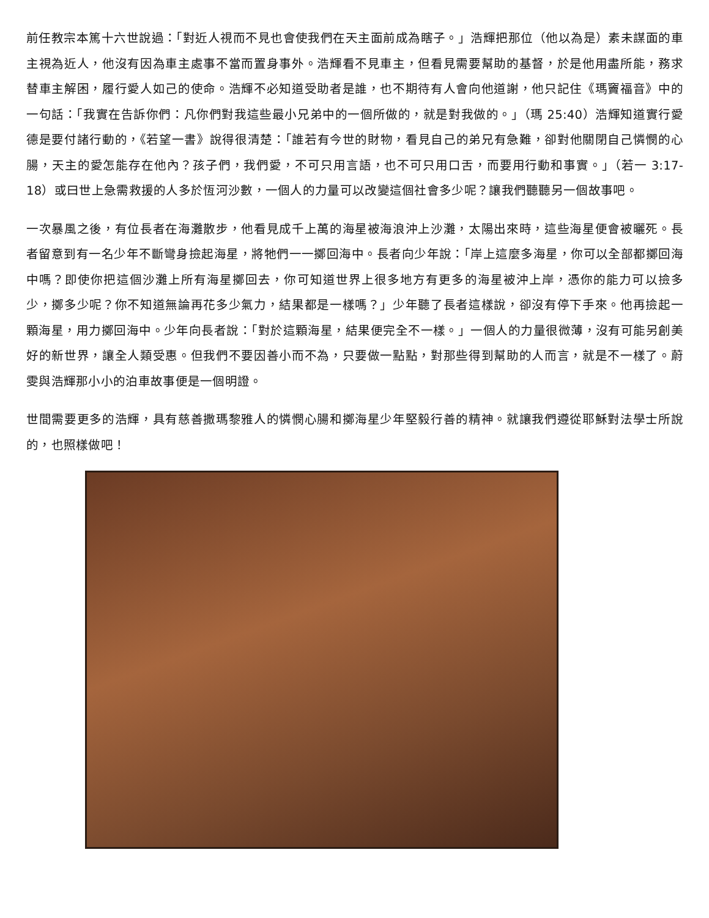前任教宗本篤十六世說過：「對近人視而不見也會使我們在天主面前成為瞎子。」浩輝把那位（他以為是）素未謀面的車主視為近人，他沒有因為車主處事不當而置身事外。浩輝看不見車主，但看見需要幫助的基督，於是他用盡所能，務求替車主解困，履行愛人如己的使命。浩輝不必知道受助者是誰，也不期待有人會向他道謝，他只記住《瑪竇福音》中的一句話：「我實在告訴你們：凡你們對我這些最小兄弟中的一個所做的，就是對我做的。」（瑪 25:40）浩輝知道實行愛德是要付諸行動的，《若望一書》說得很清楚：「誰若有今世的財物，看見自己的弟兄有急難，卻對他關閉自己憐憫的心腸，天主的愛怎能存在他內？孩子們，我們愛，不可只用言語，也不可只用口舌，而要用行動和事實。」（若一 3:17-18）或曰世上急需救援的人多於恆河沙數，一個人的力量可以改變這個社會多少呢？讓我們聽聽另一個故事吧。
一次暴風之後，有位長者在海灘散步，他看見成千上萬的海星被海浪沖上沙灘，太陽出來時，這些海星便會被曬死。長者留意到有一名少年不斷彎身撿起海星，將牠們一一擲回海中。長者向少年說：「岸上這麼多海星，你可以全部都擲回海中嗎？即使你把這個沙灘上所有海星擲回去，你可知道世界上很多地方有更多的海星被沖上岸，憑你的能力可以撿多少，擲多少呢？你不知道無論再花多少氣力，結果都是一樣嗎？」少年聽了長者這樣說，卻沒有停下手來。他再撿起一顆海星，用力擲回海中。少年向長者說：「對於這顆海星，結果便完全不一樣。」一個人的力量很微薄，沒有可能另創美好的新世界，讓全人類受惠。但我們不要因善小而不為，只要做一點點，對那些得到幫助的人而言，就是不一樣了。蔚雯與浩輝那小小的泊車故事便是一個明證。
世間需要更多的浩輝，具有慈善撒瑪黎雅人的憐憫心腸和擲海星少年堅毅行善的精神。就讓我們遵從耶穌對法學士所說的，也照樣做吧！